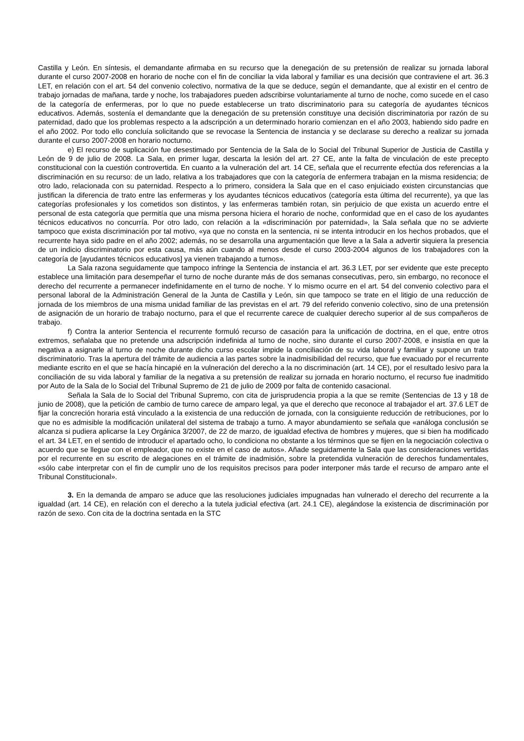Castilla y León. En síntesis, el demandante afirmaba en su recurso que la denegación de su pretensión de realizar su jornada laboral durante el curso 2007-2008 en horario de noche con el fin de conciliar la vida laboral y familiar es una decisión que contraviene el art. 36.3 LET, en relación con el art. 54 del convenio colectivo, normativa de la que se deduce, según el demandante, que al existir en el centro de trabajo jornadas de mañana, tarde y noche, los trabajadores pueden adscribirse voluntariamente al turno de noche, como sucede en el caso de la categoría de enfermeras, por lo que no puede establecerse un trato discriminatorio para su categoría de ayudantes técnicos educativos. Además, sostenía el demandante que la denegación de su pretensión constituye una decisión discriminatoria por razón de su paternidad, dado que los problemas respecto a la adscripción a un determinado horario comienzan en el año 2003, habiendo sido padre en el año 2002. Por todo ello concluía solicitando que se revocase la Sentencia de instancia y se declarase su derecho a realizar su jornada durante el curso 2007-2008 en horario nocturno.
e) El recurso de suplicación fue desestimado por Sentencia de la Sala de lo Social del Tribunal Superior de Justicia de Castilla y León de 9 de julio de 2008. La Sala, en primer lugar, descarta la lesión del art. 27 CE, ante la falta de vinculación de este precepto constitucional con la cuestión controvertida. En cuanto a la vulneración del art. 14 CE, señala que el recurrente efectúa dos referencias a la discriminación en su recurso: de un lado, relativa a los trabajadores que con la categoría de enfermera trabajan en la misma residencia; de otro lado, relacionada con su paternidad. Respecto a lo primero, considera la Sala que en el caso enjuiciado existen circunstancias que justifican la diferencia de trato entre las enfermeras y los ayudantes técnicos educativos (categoría esta última del recurrente), ya que las categorías profesionales y los cometidos son distintos, y las enfermeras también rotan, sin perjuicio de que exista un acuerdo entre el personal de esta categoría que permitía que una misma persona hiciera el horario de noche, conformidad que en el caso de los ayudantes técnicos educativos no concurría. Por otro lado, con relación a la «discriminación por paternidad», la Sala señala que no se advierte tampoco que exista discriminación por tal motivo, «ya que no consta en la sentencia, ni se intenta introducir en los hechos probados, que el recurrente haya sido padre en el año 2002; además, no se desarrolla una argumentación que lleve a la Sala a advertir siquiera la presencia de un indicio discriminatorio por esta causa, más aún cuando al menos desde el curso 2003-2004 algunos de los trabajadores con la categoría de [ayudantes técnicos educativos] ya vienen trabajando a turnos».
La Sala razona seguidamente que tampoco infringe la Sentencia de instancia el art. 36.3 LET, por ser evidente que este precepto establece una limitación para desempeñar el turno de noche durante más de dos semanas consecutivas, pero, sin embargo, no reconoce el derecho del recurrente a permanecer indefinidamente en el turno de noche. Y lo mismo ocurre en el art. 54 del convenio colectivo para el personal laboral de la Administración General de la Junta de Castilla y León, sin que tampoco se trate en el litigio de una reducción de jornada de los miembros de una misma unidad familiar de las previstas en el art. 79 del referido convenio colectivo, sino de una pretensión de asignación de un horario de trabajo nocturno, para el que el recurrente carece de cualquier derecho superior al de sus compañeros de trabajo.
f) Contra la anterior Sentencia el recurrente formuló recurso de casación para la unificación de doctrina, en el que, entre otros extremos, señalaba que no pretende una adscripción indefinida al turno de noche, sino durante el curso 2007-2008, e insistía en que la negativa a asignarle al turno de noche durante dicho curso escolar impide la conciliación de su vida laboral y familiar y supone un trato discriminatorio. Tras la apertura del trámite de audiencia a las partes sobre la inadmisibilidad del recurso, que fue evacuado por el recurrente mediante escrito en el que se hacía hincapié en la vulneración del derecho a la no discriminación (art. 14 CE), por el resultado lesivo para la conciliación de su vida laboral y familiar de la negativa a su pretensión de realizar su jornada en horario nocturno, el recurso fue inadmitido por Auto de la Sala de lo Social del Tribunal Supremo de 21 de julio de 2009 por falta de contenido casacional.
Señala la Sala de lo Social del Tribunal Supremo, con cita de jurisprudencia propia a la que se remite (Sentencias de 13 y 18 de junio de 2008), que la petición de cambio de turno carece de amparo legal, ya que el derecho que reconoce al trabajador el art. 37.6 LET de fijar la concreción horaria está vinculado a la existencia de una reducción de jornada, con la consiguiente reducción de retribuciones, por lo que no es admisible la modificación unilateral del sistema de trabajo a turno. A mayor abundamiento se señala que «análoga conclusión se alcanza si pudiera aplicarse la Ley Orgánica 3/2007, de 22 de marzo, de igualdad efectiva de hombres y mujeres, que si bien ha modificado el art. 34 LET, en el sentido de introducir el apartado ocho, lo condiciona no obstante a los términos que se fijen en la negociación colectiva o acuerdo que se llegue con el empleador, que no existe en el caso de autos». Añade seguidamente la Sala que las consideraciones vertidas por el recurrente en su escrito de alegaciones en el trámite de inadmisión, sobre la pretendida vulneración de derechos fundamentales, «sólo cabe interpretar con el fin de cumplir uno de los requisitos precisos para poder interponer más tarde el recurso de amparo ante el Tribunal Constitucional».
3. En la demanda de amparo se aduce que las resoluciones judiciales impugnadas han vulnerado el derecho del recurrente a la igualdad (art. 14 CE), en relación con el derecho a la tutela judicial efectiva (art. 24.1 CE), alegándose la existencia de discriminación por razón de sexo. Con cita de la doctrina sentada en la STC